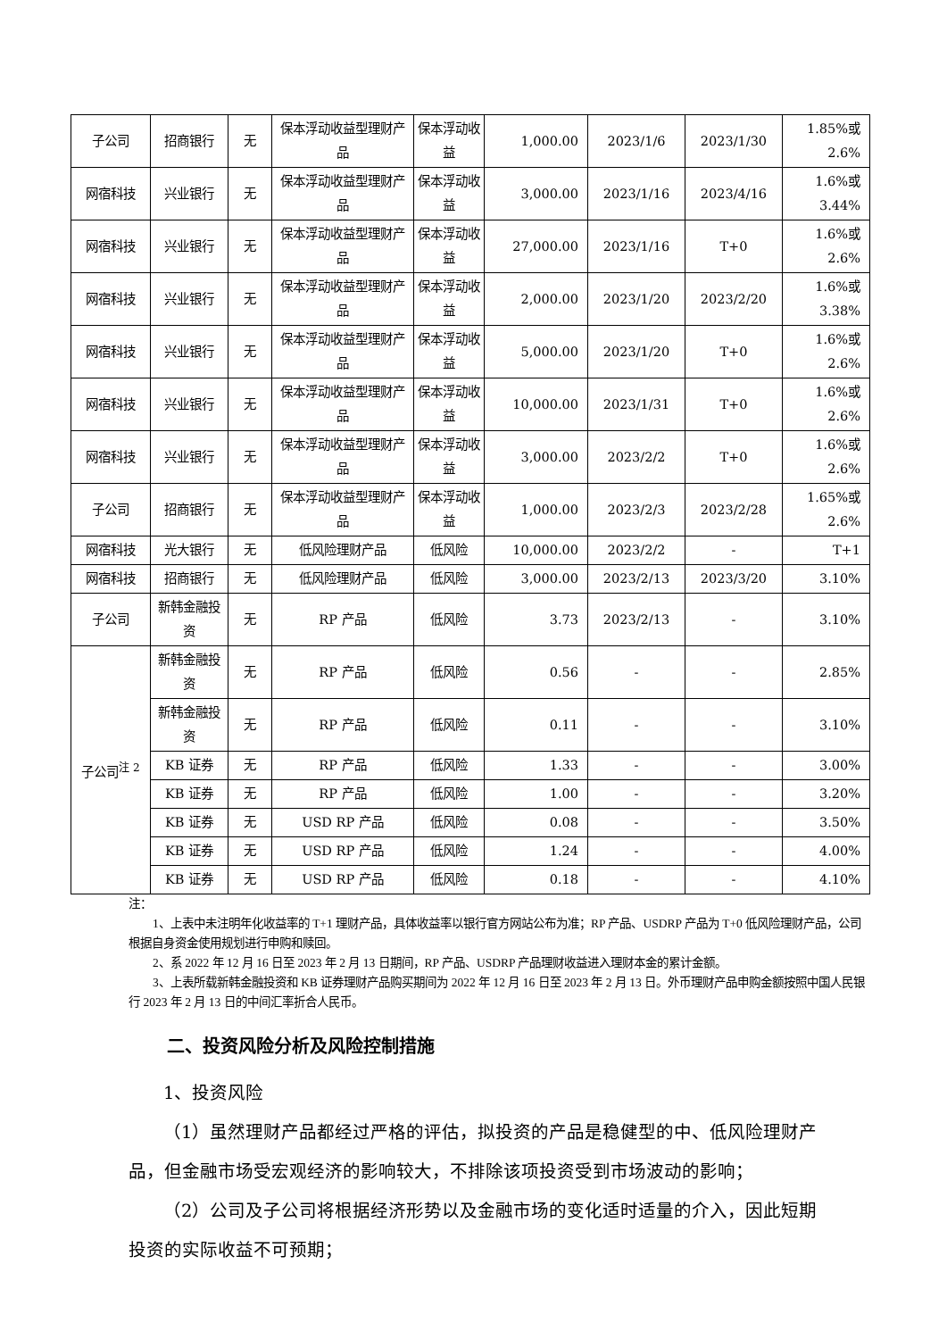| 子公司 | 招商银行 | 无 | 保本浮动收益型理财产品 | 保本浮动收益 | 1,000.00 | 2023/1/6 | 2023/1/30 | 1.85%或 2.6% |
| 网宿科技 | 兴业银行 | 无 | 保本浮动收益型理财产品 | 保本浮动收益 | 3,000.00 | 2023/1/16 | 2023/4/16 | 1.6%或 3.44% |
| 网宿科技 | 兴业银行 | 无 | 保本浮动收益型理财产品 | 保本浮动收益 | 27,000.00 | 2023/1/16 | T+0 | 1.6%或 2.6% |
| 网宿科技 | 兴业银行 | 无 | 保本浮动收益型理财产品 | 保本浮动收益 | 2,000.00 | 2023/1/20 | 2023/2/20 | 1.6%或 3.38% |
| 网宿科技 | 兴业银行 | 无 | 保本浮动收益型理财产品 | 保本浮动收益 | 5,000.00 | 2023/1/20 | T+0 | 1.6%或 2.6% |
| 网宿科技 | 兴业银行 | 无 | 保本浮动收益型理财产品 | 保本浮动收益 | 10,000.00 | 2023/1/31 | T+0 | 1.6%或 2.6% |
| 网宿科技 | 兴业银行 | 无 | 保本浮动收益型理财产品 | 保本浮动收益 | 3,000.00 | 2023/2/2 | T+0 | 1.6%或 2.6% |
| 子公司 | 招商银行 | 无 | 保本浮动收益型理财产品 | 保本浮动收益 | 1,000.00 | 2023/2/3 | 2023/2/28 | 1.65%或 2.6% |
| 网宿科技 | 光大银行 | 无 | 低风险理财产品 | 低风险 | 10,000.00 | 2023/2/2 | - | T+1 |
| 网宿科技 | 招商银行 | 无 | 低风险理财产品 | 低风险 | 3,000.00 | 2023/2/13 | 2023/3/20 | 3.10% |
| 子公司 | 新韩金融投资 | 无 | RP 产品 | 低风险 | 3.73 | 2023/2/13 | - | 3.10% |
| 子公司<sup>注 2</sup> | 新韩金融投资 | 无 | RP 产品 | 低风险 | 0.56 | - | - | 2.85% |
| | 新韩金融投资 | 无 | RP 产品 | 低风险 | 0.11 | - | - | 3.10% |
| | KB 证券 | 无 | RP 产品 | 低风险 | 1.33 | - | - | 3.00% |
| | KB 证券 | 无 | RP 产品 | 低风险 | 1.00 | - | - | 3.20% |
| | KB 证券 | 无 | USD RP 产品 | 低风险 | 0.08 | - | - | 3.50% |
| | KB 证券 | 无 | USD RP 产品 | 低风险 | 1.24 | - | - | 4.00% |
| | KB 证券 | 无 | USD RP 产品 | 低风险 | 0.18 | - | - | 4.10% |
注：
1、上表中未注明年化收益率的 T+1 理财产品，具体收益率以银行官方网站公布为准；RP 产品、USDRP 产品为 T+0 低风险理财产品，公司根据自身资金使用规划进行申购和赎回。
2、系 2022 年 12 月 16 日至 2023 年 2 月 13 日期间，RP 产品、USDRP 产品理财收益进入理财本金的累计金额。
3、上表所载新韩金融投资和 KB 证券理财产品购买期间为 2022 年 12 月 16 日至 2023 年 2 月 13 日。外币理财产品申购金额按照中国人民银行 2023 年 2 月 13 日的中间汇率折合人民币。
二、投资风险分析及风险控制措施
1、投资风险
（1）虽然理财产品都经过严格的评估，拟投资的产品是稳健型的中、低风险理财产品，但金融市场受宏观经济的影响较大，不排除该项投资受到市场波动的影响；
（2）公司及子公司将根据经济形势以及金融市场的变化适时适量的介入，因此短期投资的实际收益不可预期；